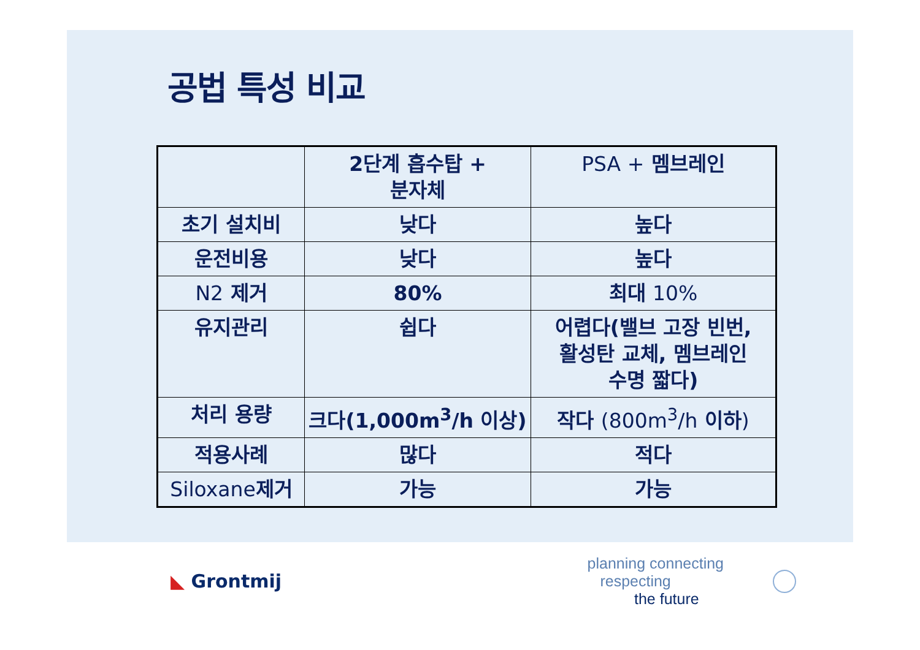공법 특성 비교
| | 2단계 흡수탑 + 분자체 | PSA + 멤브레인 |
| 초기 설치비 | 낮다 | 높다 |
| 운전비용 | 낮다 | 높다 |
| N2 제거 | 80% | 최대 10% |
| 유지관리 | 쉽다 | 어렵다(밸브 고장 빈번, 활성탄 교체, 멤브레인 수명 짧다) |
| 처리 용량 | 크다(1,000m<sup>3</sup>/h 이상) | 작다 (800m<sup>3</sup>/h 이하 ) |
| 적용사례 | 많다 | 적다 |
| Siloxane 제거 | 가능 | 가능 |
◣ Grontmij
planning connecting
respecting
the future